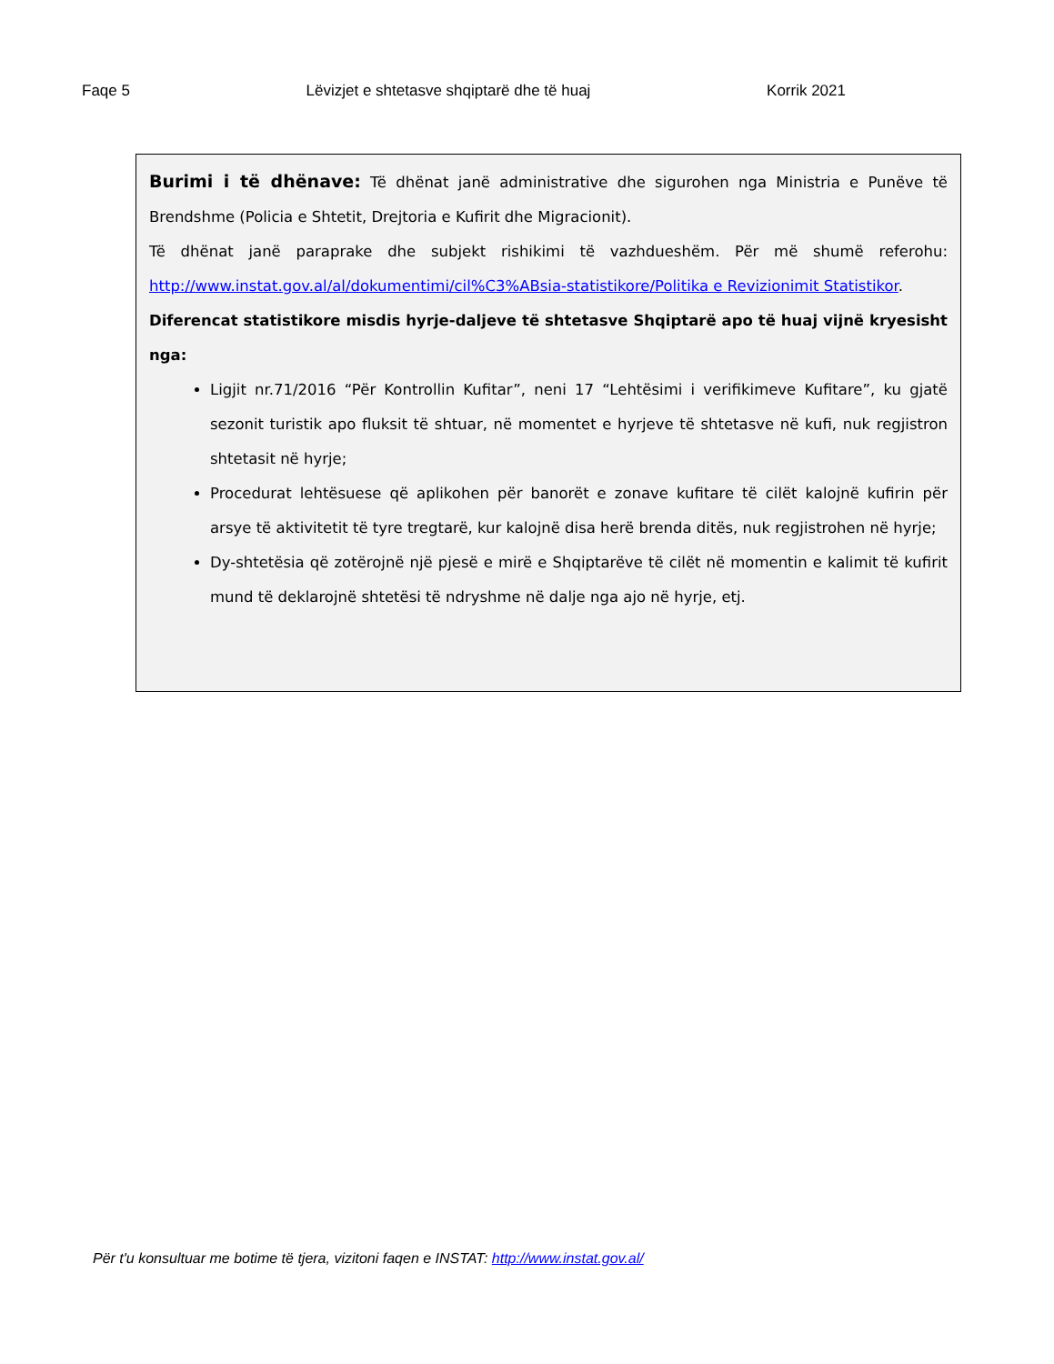Faqe 5 Lëvizjet e shtetasve shqiptarë dhe të huaj Korrik 2021
Burimi i të dhënave: Të dhënat janë administrative dhe sigurohen nga Ministria e Punëve të Brendshme (Policia e Shtetit, Drejtoria e Kufirit dhe Migracionit).
Të dhënat janë paraprake dhe subjekt rishikimi të vazhdueshëm. Për më shumë referohu: http://www.instat.gov.al/al/dokumentimi/cil%C3%ABsia-statistikore/Politika e Revizionimit Statistikor.
Diferencat statistikore misdis hyrje-daljeve të shtetasve Shqiptarë apo të huaj vijnë kryesisht nga:
Ligjit nr.71/2016 “Për Kontrollin Kufitar”, neni 17 “Lehtësimi i verifikimeve Kufitare”, ku gjatë sezonit turistik apo fluksit të shtuar, në momentet e hyrjeve të shtetasve në kufi, nuk regjistron shtetasit në hyrje;
Procedurat lehtësuese që aplikohen për banorët e zonave kufitare të cilët kalojnë kufirin për arsye të aktivitetit të tyre tregtarë, kur kalojnë disa herë brenda ditës, nuk regjistrohen në hyrje;
Dy-shtetësia që zotërojnë një pjesë e mirë e Shqiptarëve të cilët në momentin e kalimit të kufirit mund të deklarojnë shtetësi të ndryshme në dalje nga ajo në hyrje, etj.
Për t'u konsultuar me botime të tjera, vizitoni faqen e INSTAT: http://www.instat.gov.al/